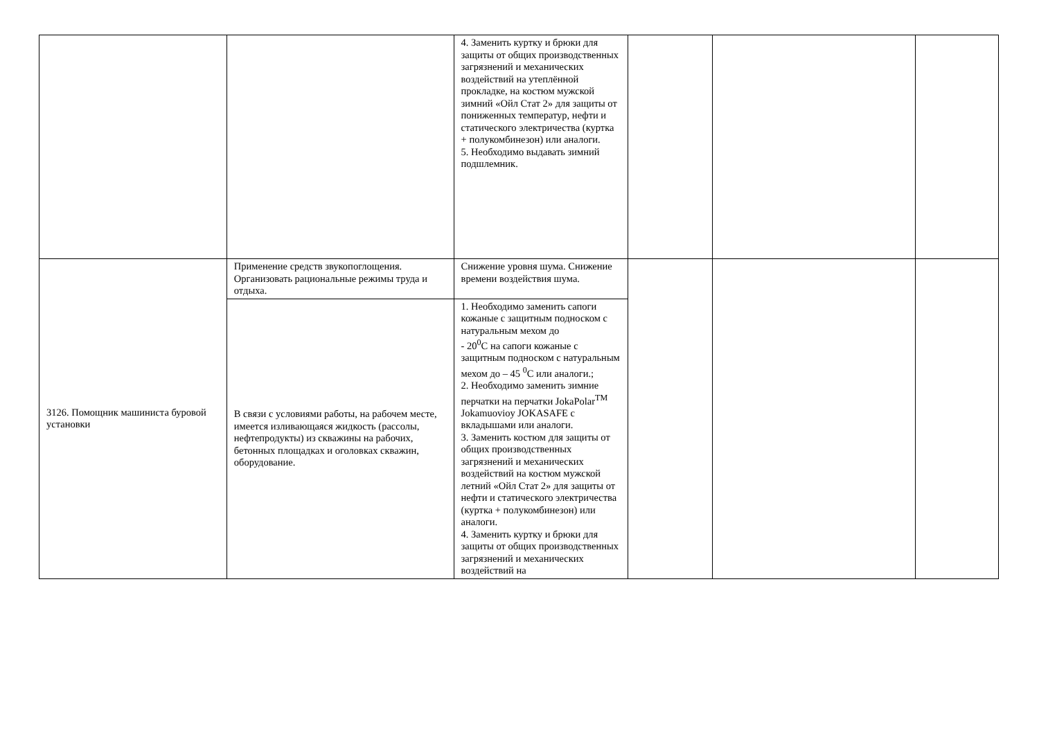| | | 4. Заменить куртку и брюки для защиты от общих производственных загрязнений и механических воздействий на утеплённой прокладке, на костюм мужской зимний «Ойл Стат 2» для защиты от пониженных температур, нефти и статического электричества (куртка + полукомбинезон) или аналоги. 5. Необходимо выдавать зимний подшлемник. | | | |
| 3126. Помощник машиниста буровой установки | Применение средств звукопоглощения. Организовать рациональные режимы труда и отдыха. | Снижение уровня шума. Снижение времени воздействия шума. | | | |
| | В связи с условиями работы, на рабочем месте, имеется изливающаяся жидкость (рассолы, нефтепродукты) из скважины на рабочих, бетонных площадках и оголовках скважин, оборудование. | 1. Необходимо заменить сапоги кожаные с защитным подноском с натуральным мехом до - 20<sup>0</sup>С на сапоги кожаные с защитным подноском с натуральным мехом до – 45 <sup>0</sup>С или аналоги.; 2. Необходимо заменить зимние перчатки на перчатки JokaPolar<sup>TM</sup> Jokamuovioy JOKASAFE с вкладышами или аналоги. 3. Заменить костюм для защиты от общих производственных загрязнений и механических воздействий на костюм мужской летний «Ойл Стат 2» для защиты от нефти и статического электричества (куртка + полукомбинезон) или аналоги. 4. Заменить куртку и брюки для защиты от общих производственных загрязнений и механических воздействий на | | | |